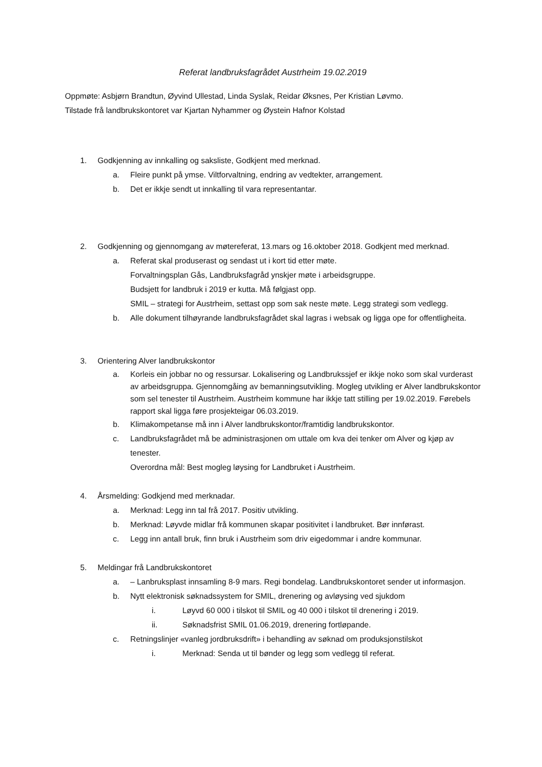Referat landbruksfagrådet Austrheim 19.02.2019
Oppmøte: Asbjørn Brandtun, Øyvind Ullestad, Linda Syslak, Reidar Øksnes, Per Kristian Løvmo.
Tilstade frå landbrukskontoret var Kjartan Nyhammer og Øystein Hafnor Kolstad
1. Godkjenning av innkalling og saksliste, Godkjent med merknad.
a. Fleire punkt på ymse. Viltforvaltning, endring av vedtekter, arrangement.
b. Det er ikkje sendt ut innkalling til vara representantar.
2. Godkjenning og gjennomgang av møtereferat, 13.mars og 16.oktober 2018. Godkjent med merknad.
a. Referat skal produserast og sendast ut i kort tid etter møte.
Forvaltningsplan Gås, Landbruksfagråd ynskjer møte i arbeidsgruppe.
Budsjett for landbruk i 2019 er kutta. Må følgjast opp.
SMIL – strategi for Austrheim, settast opp som sak neste møte. Legg strategi som vedlegg.
b. Alle dokument tilhøyrande landbruksfagrådet skal lagras i websak og ligga ope for offentligheita.
3. Orientering Alver landbrukskontor
a. Korleis ein jobbar no og ressursar. Lokalisering og Landbrukssjef er ikkje noko som skal vurderast av arbeidsgruppa. Gjennomgåing av bemanningsutvikling. Mogleg utvikling er Alver landbrukskontor som sel tenester til Austrheim. Austrheim kommune har ikkje tatt stilling per 19.02.2019. Førebels rapport skal ligga føre prosjekteigar 06.03.2019.
b. Klimakompetanse må inn i Alver landbrukskontor/framtidig landbrukskontor.
c. Landbruksfagrådet må be administrasjonen om uttale om kva dei tenker om Alver og kjøp av tenester.
Overordna mål: Best mogleg løysing for Landbruket i Austrheim.
4. Årsmelding: Godkjend med merknadar.
a. Merknad: Legg inn tal frå 2017. Positiv utvikling.
b. Merknad: Løyvde midlar frå kommunen skapar positivitet i landbruket. Bør innførast.
c. Legg inn antall bruk, finn bruk i Austrheim som driv eigedommar i andre kommunar.
5. Meldingar frå Landbrukskontoret
a. – Lanbruksplast innsamling 8-9 mars. Regi bondelag. Landbrukskontoret sender ut informasjon.
b. Nytt elektronisk søknadssystem for SMIL, drenering og avløysing ved sjukdom
i. Løyvd 60 000 i tilskot til SMIL og 40 000 i tilskot til drenering i 2019.
ii. Søknadsfrist SMIL 01.06.2019, drenering fortløpande.
c. Retningslinjer «vanleg jordbruksdrift» i behandling av søknad om produksjonstilskot
i. Merknad: Senda ut til bønder og legg som vedlegg til referat.